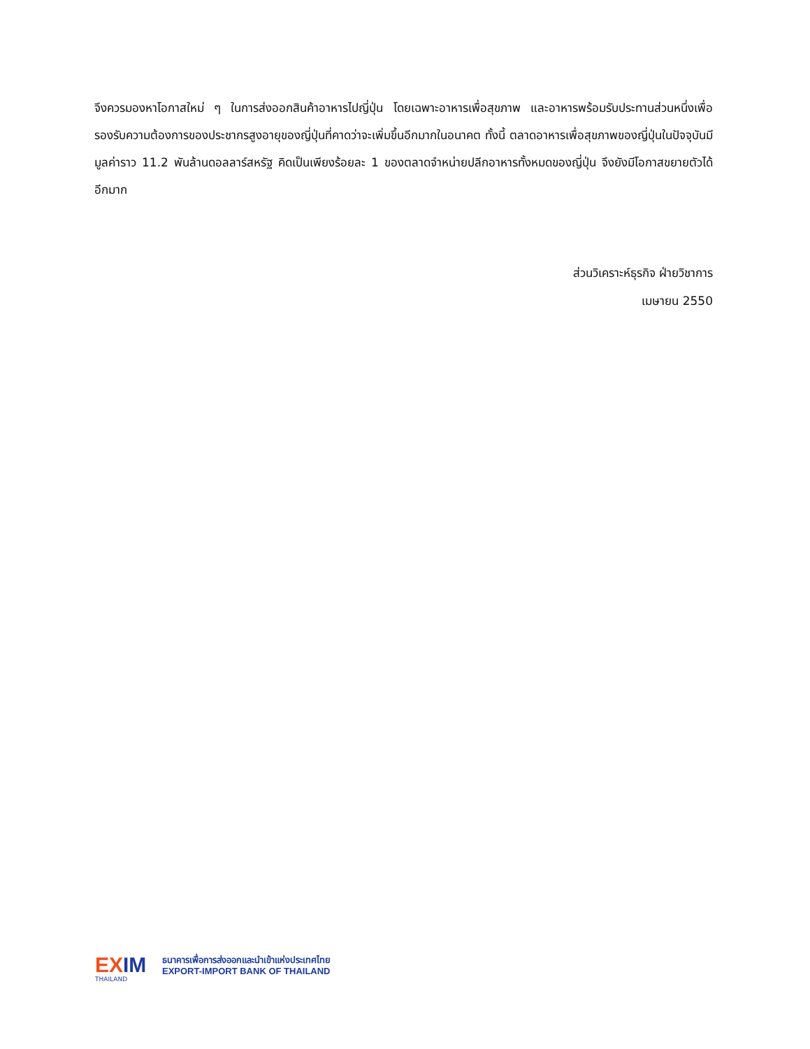จึงควรมองหาโอกาสใหม่ ๆ ในการส่งออกสินค้าอาหารไปญี่ปุ่น โดยเฉพาะอาหารเพื่อสุขภาพ และอาหารพร้อมรับประทานส่วนหนึ่งเพื่อรองรับความต้องการของประชากรสูงอายุของญี่ปุ่นที่คาดว่าจะเพิ่มขึ้นอีกมากในอนาคต ทั้งนี้ ตลาดอาหารเพื่อสุขภาพของญี่ปุ่นในปัจจุบันมีมูลค่าราว 11.2 พันล้านดอลลาร์สหรัฐ คิดเป็นเพียงร้อยละ 1 ของตลาดจำหน่ายปลีกอาหารทั้งหมดของญี่ปุ่น จึงยังมีโอกาสขยายตัวได้อีกมาก
ส่วนวิเคราะห์ธุรกิจ ฝ่ายวิชาการ
เมษายน 2550
EXIM
THAILAND
ธนาคารเพื่อการส่งออกและนำเข้าแห่งประเทศไทย
EXPORT-IMPORT BANK OF THAILAND